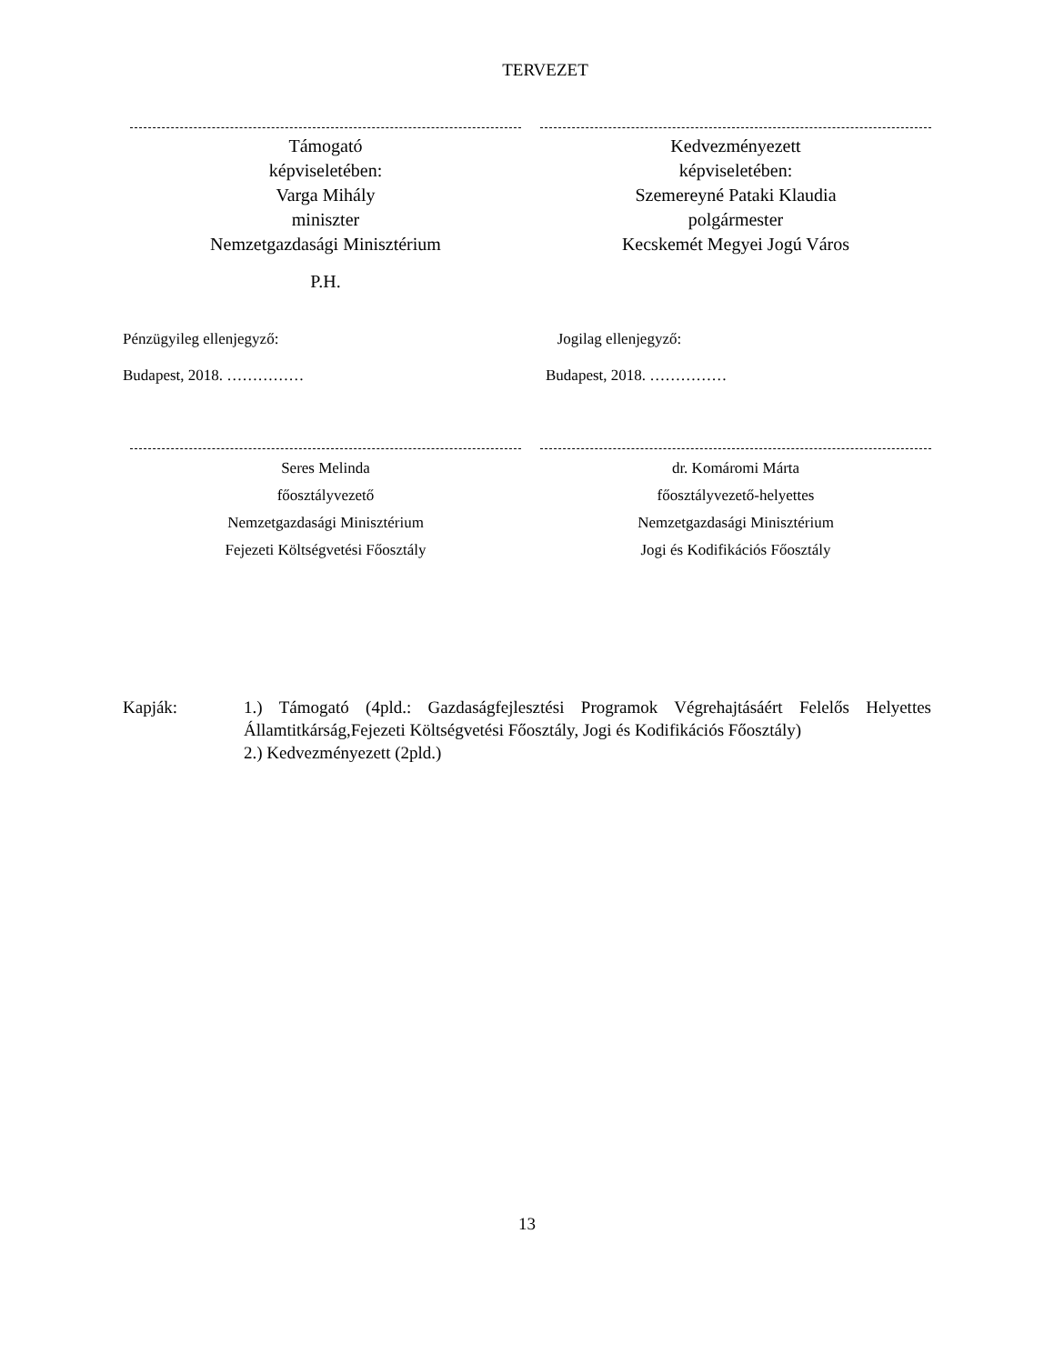TERVEZET
Támogató
képviseletében:
Varga Mihály
miniszter
Nemzetgazdasági Minisztérium
P.H.
Kedvezményezett
képviseletében:
Szemereyné Pataki Klaudia
polgármester
Kecskemét Megyei Jogú Város
Pénzügyileg ellenjegyző:
Budapest, 2018. ……………
Jogilag ellenjegyző:
Budapest, 2018. ……………
Seres Melinda
főosztályvezető
Nemzetgazdasági Minisztérium
Fejezeti Költségvetési Főosztály
dr. Komáromi Márta
főosztályvezető-helyettes
Nemzetgazdasági Minisztérium
Jogi és Kodifikációs Főosztály
Kapják: 1.) Támogató (4pld.: Gazdaságfejlesztési Programok Végrehajtásáért Felelős Helyettes Államtitkárság,Fejezeti Költségvetési Főosztály, Jogi és Kodifikációs Főosztály)
2.) Kedvezményezett (2pld.)
13